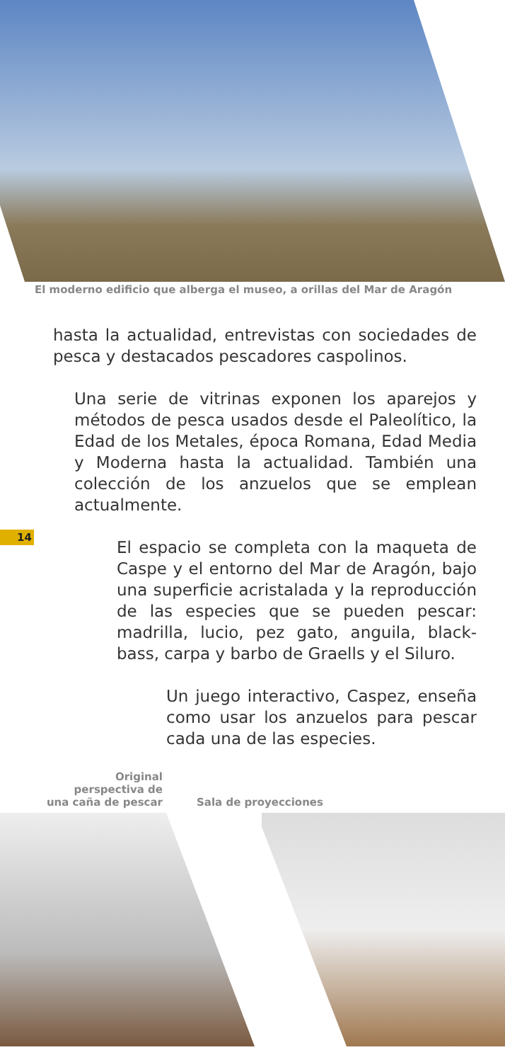El moderno edificio que alberga el museo, a orillas del Mar de Aragón
hasta la actualidad, entrevistas con sociedades de pesca y destacados pescadores caspolinos.
Una serie de vitrinas exponen los aparejos y métodos de pesca usados desde el Paleolítico, la Edad de los Metales, época Romana, Edad Media y Moderna hasta la actualidad. También una colección de los anzuelos que se emplean actualmente.
El espacio se completa con la maqueta de Caspe y el entorno del Mar de Aragón, bajo una superficie acristalada y la reproducción de las especies que se pueden pescar: madrilla, lucio, pez gato, anguila, black-bass, carpa y barbo de Graells y el Siluro.
Un juego interactivo, Caspez, enseña como usar los anzuelos para pescar cada una de las especies.
14
Original
perspectiva de
una caña de pescar
Sala de proyecciones